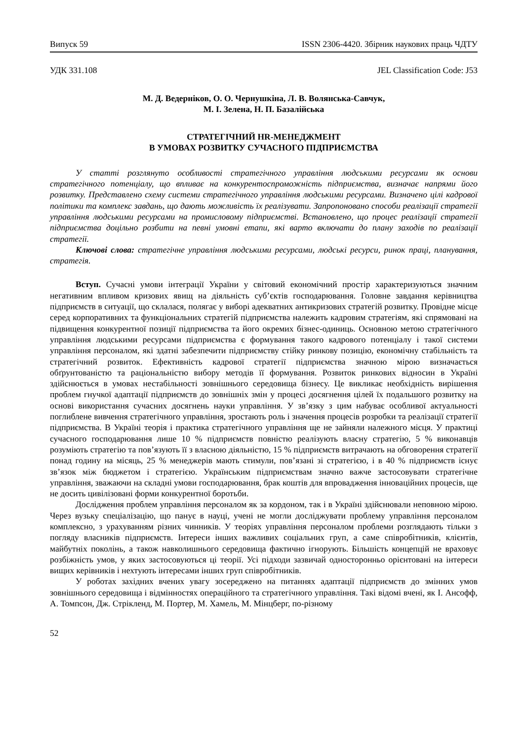Випуск 59 ISSN 2306-4420. Збірник наукових праць ЧДТУ
УДК 331.108 JEL Classification Code: J53
М. Д. Ведерніков, О. О. Чернушкіна, Л. В. Волянська-Савчук,
М. І. Зелена, Н. П. Базалійська
СТРАТЕГІЧНИЙ HR-МЕНЕДЖМЕНТ
В УМОВАХ РОЗВИТКУ СУЧАСНОГО ПІДПРИЄМСТВА
У статті розглянуто особливості стратегічного управління людськими ресурсами як основи стратегічного потенціалу, що впливає на конкурентоспроможність підприємства, визначає напрями його розвитку. Представлено схему системи стратегічного управління людськими ресурсами. Визначено цілі кадрової політики та комплекс завдань, що дають можливість їх реалізувати. Запропоновано способи реалізації стратегії управління людськими ресурсами на промисловому підприємстві. Встановлено, що процес реалізації стратегії підприємства доцільно розбити на певні умовні етапи, які варто включати до плану заходів по реалізації стратегії.
Ключові слова: стратегічне управління людськими ресурсами, людські ресурси, ринок праці, планування, стратегія.
Вступ. Сучасні умови інтеграції України у світовий економічний простір характеризуються значним негативним впливом кризових явищ на діяльність суб’єктів господарювання. Головне завдання керівництва підприємств в ситуації, що склалася, полягає у виборі адекватних антикризових стратегій розвитку. Провідне місце серед корпоративних та функціональних стратегій підприємства належить кадровим стратегіям, які спрямовані на підвищення конкурентної позиції підприємства та його окремих бізнес-одиниць. Основною метою стратегічного управління людськими ресурсами підприємства є формування такого кадрового потенціалу і такої системи управління персоналом, які здатні забезпечити підприємству стійку ринкову позицію, економічну стабільність та стратегічний розвиток. Ефективність кадрової стратегії підприємства значною мірою визначається обґрунтованістю та раціональністю вибору методів її формування. Розвиток ринкових відносин в Україні здійснюється в умовах нестабільності зовнішнього середовища бізнесу. Це викликає необхідність вирішення проблем гнучкої адаптації підприємств до зовнішніх змін у процесі досягнення цілей їх подальшого розвитку на основі використання сучасних досягнень науки управління. У зв’язку з цим набуває особливої актуальності поглиблене вивчення стратегічного управління, зростають роль і значення процесів розробки та реалізації стратегії підприємства. В Україні теорія і практика стратегічного управління ще не зайняли належного місця. У практиці сучасного господарювання лише 10 % підприємств повністю реалізують власну стратегію, 5 % виконавців розуміють стратегію та пов’язують її з власною діяльністю, 15 % підприємств витрачають на обговорення стратегії понад годину на місяць, 25 % менеджерів мають стимули, пов’язані зі стратегією, і в 40 % підприємств існує зв’язок між бюджетом і стратегією. Українським підприємствам значно важче застосовувати стратегічне управління, зважаючи на складні умови господарювання, брак коштів для впровадження інноваційних процесів, ще не досить цивілізовані форми конкурентної боротьби.
Дослідження проблем управління персоналом як за кордоном, так і в Україні здійснювали неповною мірою. Через вузьку спеціалізацію, що панує в науці, учені не могли досліджувати проблему управління персоналом комплексно, з урахуванням різних чинників. У теоріях управління персоналом проблеми розглядають тільки з погляду власників підприємств. Інтереси інших важливих соціальних груп, а саме співробітників, клієнтів, майбутніх поколінь, а також навколишнього середовища фактично ігнорують. Більшість концепцій не враховує розбіжність умов, у яких застосовуються ці теорії. Усі підходи зазвичай односторонньо орієнтовані на інтереси вищих керівників і нехтують інтересами інших груп співробітників.
У роботах західних вчених увагу зосереджено на питаннях адаптації підприємств до змінних умов зовнішнього середовища і відмінностях операційного та стратегічного управління. Такі відомі вчені, як І. Ансофф, А. Томпсон, Дж. Стрікленд, М. Портер, М. Хамель, М. Мінцберг, по-різному
52